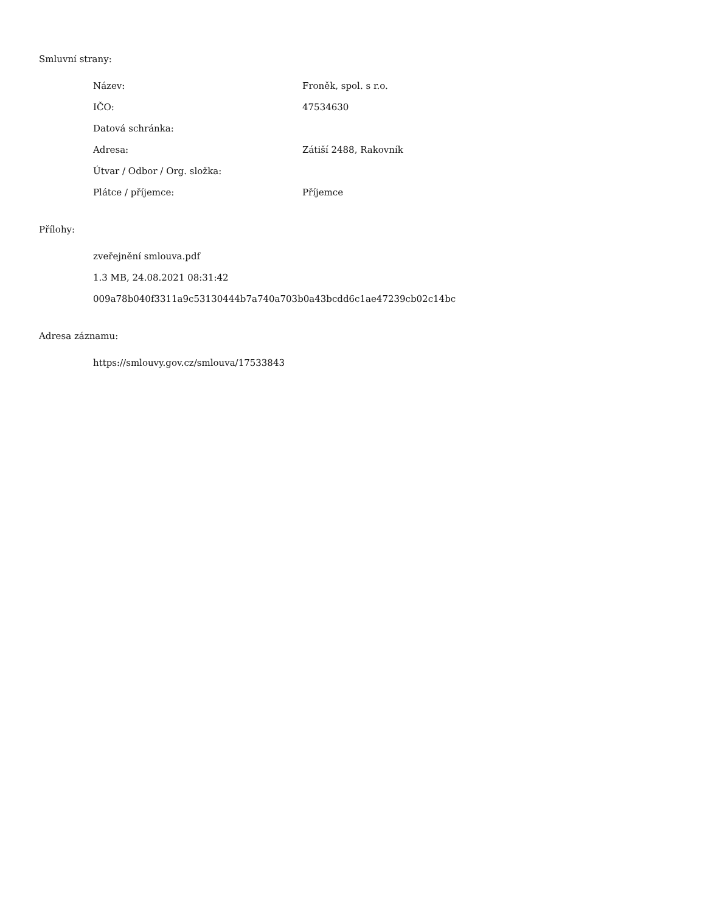Smluvní strany:
| Název: | Froněk, spol. s r.o. |
| IČO: | 47534630 |
| Datová schránka: | |
| Adresa: | Zátiší 2488, Rakovník |
| Útvar / Odbor / Org. složka: | |
| Plátce / příjemce: | Příjemce |
Přílohy:
zveřejnění smlouva.pdf
1.3 MB, 24.08.2021 08:31:42
009a78b040f3311a9c53130444b7a740a703b0a43bcdd6c1ae47239cb02c14bc
Adresa záznamu:
https://smlouvy.gov.cz/smlouva/17533843